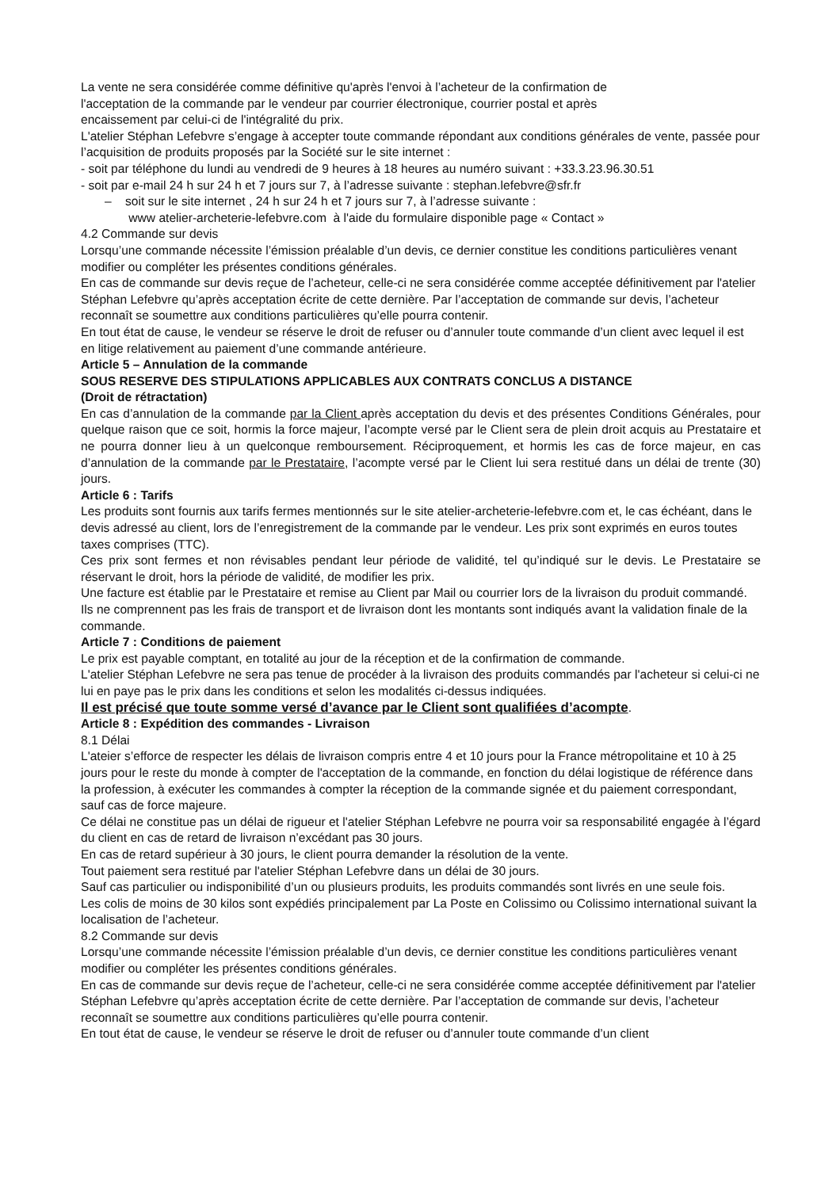La vente ne sera considérée comme définitive qu'après l'envoi à l’acheteur de la confirmation de
l'acceptation de la commande par le vendeur par courrier électronique, courrier postal et après
encaissement par celui-ci de l'intégralité du prix.
L'atelier Stéphan Lefebvre s’engage à accepter toute commande répondant aux conditions générales de vente, passée pour l’acquisition de produits proposés par la Société sur le site internet :
- soit par téléphone du lundi au vendredi de 9 heures à 18 heures au numéro suivant : +33.3.23.96.30.51
- soit par e-mail 24 h sur 24 h et 7 jours sur 7, à l’adresse suivante : stephan.lefebvre@sfr.fr
– soit sur le site internet , 24 h sur 24 h et 7 jours sur 7, à l’adresse suivante :
www atelier-archeterie-lefebvre.com à l'aide du formulaire disponible page « Contact »
4.2 Commande sur devis
Lorsqu’une commande nécessite l’émission préalable d’un devis, ce dernier constitue les conditions particulières venant modifier ou compléter les présentes conditions générales.
En cas de commande sur devis reçue de l’acheteur, celle-ci ne sera considérée comme acceptée définitivement par l'atelier Stéphan Lefebvre qu’après acceptation écrite de cette dernière. Par l’acceptation de commande sur devis, l’acheteur reconnaît se soumettre aux conditions particulières qu’elle pourra contenir.
En tout état de cause, le vendeur se réserve le droit de refuser ou d’annuler toute commande d’un client avec lequel il est en litige relativement au paiement d’une commande antérieure.
Article 5 – Annulation de la commande
SOUS RESERVE DES STIPULATIONS APPLICABLES AUX CONTRATS CONCLUS A DISTANCE
(Droit de rétractation)
En cas d’annulation de la commande par la Client après acceptation du devis et des présentes Conditions Générales, pour quelque raison que ce soit, hormis la force majeur, l’acompte versé par le Client sera de plein droit acquis au Prestataire et ne pourra donner lieu à un quelconque remboursement. Réciproquement, et hormis les cas de force majeur, en cas d’annulation de la commande par le Prestataire, l’acompte versé par le Client lui sera restitué dans un délai de trente (30) jours.
Article 6 : Tarifs
Les produits sont fournis aux tarifs fermes mentionnés sur le site atelier-archeterie-lefebvre.com et, le cas échéant, dans le devis adressé au client, lors de l’enregistrement de la commande par le vendeur. Les prix sont exprimés en euros toutes taxes comprises (TTC).
Ces prix sont fermes et non révisables pendant leur période de validité, tel qu’indiqué sur le devis. Le Prestataire se réservant le droit, hors la période de validité, de modifier les prix.
Une facture est établie par le Prestataire et remise au Client par Mail ou courrier lors de la livraison du produit commandé.
Ils ne comprennent pas les frais de transport et de livraison dont les montants sont indiqués avant la validation finale de la commande.
Article 7 : Conditions de paiement
Le prix est payable comptant, en totalité au jour de la réception et de la confirmation de commande.
L'atelier Stéphan Lefebvre ne sera pas tenue de procéder à la livraison des produits commandés par l'acheteur si celui-ci ne lui en paye pas le prix dans les conditions et selon les modalités ci-dessus indiquées.
Il est précisé que toute somme versé d’avance par le Client sont qualifiées d’acompte.
Article 8 : Expédition des commandes - Livraison
8.1 Délai
L'ateier s’efforce de respecter les délais de livraison compris entre 4 et 10 jours pour la France métropolitaine et 10 à 25 jours pour le reste du monde à compter de l'acceptation de la commande, en fonction du délai logistique de référence dans la profession, à exécuter les commandes à compter la réception de la commande signée et du paiement correspondant, sauf cas de force majeure.
Ce délai ne constitue pas un délai de rigueur et l'atelier Stéphan Lefebvre ne pourra voir sa responsabilité engagée à l’égard du client en cas de retard de livraison n’excédant pas 30 jours.
En cas de retard supérieur à 30 jours, le client pourra demander la résolution de la vente.
Tout paiement sera restitué par l'atelier Stéphan Lefebvre dans un délai de 30 jours.
Sauf cas particulier ou indisponibilité d’un ou plusieurs produits, les produits commandés sont livrés en une seule fois.
Les colis de moins de 30 kilos sont expédiés principalement par La Poste en Colissimo ou Colissimo international suivant la localisation de l’acheteur.
8.2 Commande sur devis
Lorsqu’une commande nécessite l’émission préalable d’un devis, ce dernier constitue les conditions particulières venant modifier ou compléter les présentes conditions générales.
En cas de commande sur devis reçue de l’acheteur, celle-ci ne sera considérée comme acceptée définitivement par l'atelier Stéphan Lefebvre qu’après acceptation écrite de cette dernière. Par l’acceptation de commande sur devis, l’acheteur reconnaît se soumettre aux conditions particulières qu’elle pourra contenir.
En tout état de cause, le vendeur se réserve le droit de refuser ou d’annuler toute commande d’un client